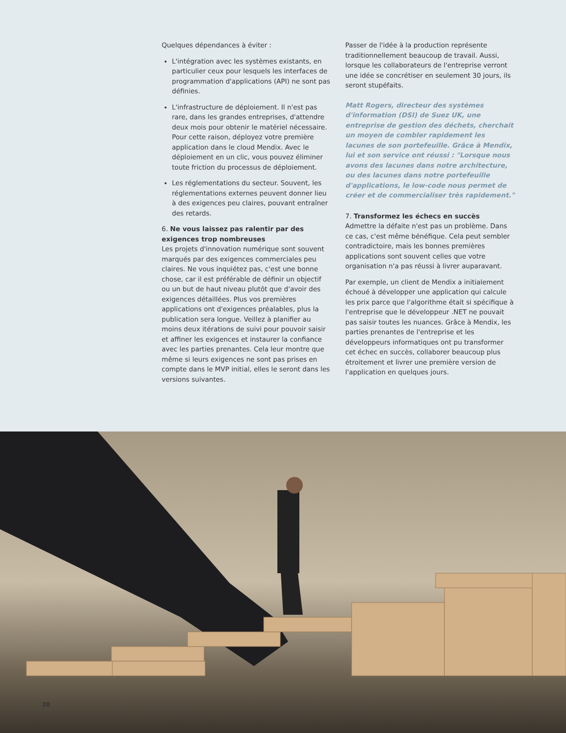Quelques dépendances à éviter :
L'intégration avec les systèmes existants, en particulier ceux pour lesquels les interfaces de programmation d'applications (API) ne sont pas définies.
L'infrastructure de déploiement. Il n'est pas rare, dans les grandes entreprises, d'attendre deux mois pour obtenir le matériel nécessaire. Pour cette raison, déployez votre première application dans le cloud Mendix. Avec le déploiement en un clic, vous pouvez éliminer toute friction du processus de déploiement.
Les réglementations du secteur. Souvent, les réglementations externes peuvent donner lieu à des exigences peu claires, pouvant entraîner des retards.
6. Ne vous laissez pas ralentir par des exigences trop nombreuses
Les projets d'innovation numérique sont souvent marqués par des exigences commerciales peu claires. Ne vous inquiétez pas, c'est une bonne chose, car il est préférable de définir un objectif ou un but de haut niveau plutôt que d'avoir des exigences détaillées. Plus vos premières applications ont d'exigences préalables, plus la publication sera longue. Veillez à planifier au moins deux itérations de suivi pour pouvoir saisir et affiner les exigences et instaurer la confiance avec les parties prenantes. Cela leur montre que même si leurs exigences ne sont pas prises en compte dans le MVP initial, elles le seront dans les versions suivantes.
Passer de l'idée à la production représente traditionnellement beaucoup de travail. Aussi, lorsque les collaborateurs de l'entreprise verront une idée se concrétiser en seulement 30 jours, ils seront stupéfaits.
Matt Rogers, directeur des systèmes d'information (DSI) de Suez UK, une entreprise de gestion des déchets, cherchait un moyen de combler rapidement les lacunes de son portefeuille. Grâce à Mendix, lui et son service ont réussi : "Lorsque nous avons des lacunes dans notre architecture, ou des lacunes dans notre portefeuille d'applications, le low-code nous permet de créer et de commercialiser très rapidement."
7. Transformez les échecs en succès
Admettre la défaite n'est pas un problème. Dans ce cas, c'est même bénéfique. Cela peut sembler contradictoire, mais les bonnes premières applications sont souvent celles que votre organisation n'a pas réussi à livrer auparavant.
Par exemple, un client de Mendix a initialement échoué à développer une application qui calcule les prix parce que l'algorithme était si spécifique à l'entreprise que le développeur .NET ne pouvait pas saisir toutes les nuances. Grâce à Mendix, les parties prenantes de l'entreprise et les développeurs informatiques ont pu transformer cet échec en succès, collaborer beaucoup plus étroitement et livrer une première version de l'application en quelques jours.
20